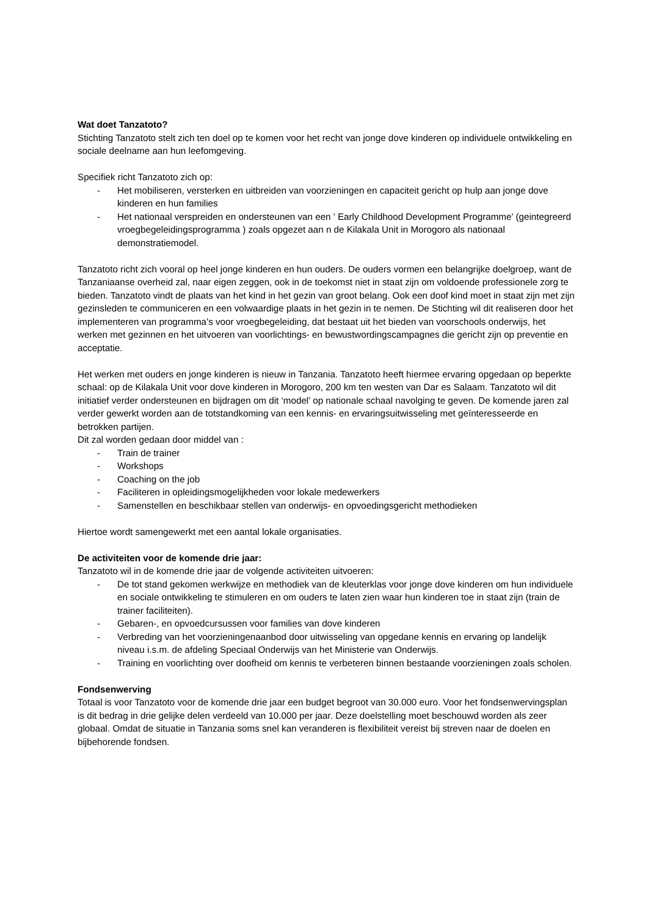Wat doet Tanzatoto?
Stichting Tanzatoto stelt zich ten doel op te komen voor het recht van jonge dove kinderen op individuele ontwikkeling en sociale deelname aan hun leefomgeving.
Specifiek richt Tanzatoto zich op:
- Het mobiliseren, versterken en uitbreiden van voorzieningen en capaciteit gericht op hulp aan jonge dove kinderen en hun families
- Het nationaal verspreiden en ondersteunen van een ' Early Childhood Development Programme' (geintegreerd vroegbegeleidingsprogramma ) zoals opgezet aan n de Kilakala Unit in Morogoro als nationaal demonstratiemodel.
Tanzatoto richt zich vooral op heel jonge kinderen en hun ouders. De ouders vormen een belangrijke doelgroep, want de Tanzaniaanse overheid zal, naar eigen zeggen, ook in de toekomst niet in staat zijn om voldoende professionele zorg te bieden. Tanzatoto vindt de plaats van het kind in het gezin van groot belang. Ook een doof kind moet in staat zijn met zijn gezinsleden te communiceren en een volwaardige plaats in het gezin in te nemen. De Stichting wil dit realiseren door het implementeren van programma’s voor vroegbegeleiding, dat bestaat uit het bieden van voorschools onderwijs, het werken met gezinnen en het uitvoeren van voorlichtings- en bewustwordingscampagnes die gericht zijn op preventie en acceptatie.
Het werken met ouders en jonge kinderen is nieuw in Tanzania. Tanzatoto heeft hiermee ervaring opgedaan op beperkte schaal: op de Kilakala Unit voor dove kinderen in Morogoro, 200 km ten westen van Dar es Salaam. Tanzatoto wil dit initiatief verder ondersteunen en bijdragen om dit ‘model’ op nationale schaal navolging te geven. De komende jaren zal verder gewerkt worden aan de totstandkoming van een kennis- en ervaringsuitwisseling met geïnteresseerde en betrokken partijen.
Dit zal worden gedaan door middel van :
- Train de trainer
- Workshops
- Coaching on the job
- Faciliteren in opleidingsmogelijkheden voor lokale medewerkers
- Samenstellen en beschikbaar stellen van onderwijs- en opvoedingsgericht methodieken
Hiertoe wordt samengewerkt met een aantal lokale organisaties.
De activiteiten voor de komende drie jaar:
Tanzatoto wil in de komende drie jaar de volgende activiteiten uitvoeren:
- De tot stand gekomen werkwijze en methodiek van de kleuterklas voor jonge dove kinderen om hun individuele en sociale ontwikkeling te stimuleren en om ouders te laten zien waar hun kinderen toe in staat zijn (train de trainer faciliteiten).
- Gebaren-, en opvoedcursussen voor families van dove kinderen
- Verbreding van het voorzieningenaanbod door uitwisseling van opgedane kennis en ervaring op landelijk niveau i.s.m. de afdeling Speciaal Onderwijs van het Ministerie van Onderwijs.
- Training en voorlichting over doofheid om kennis te verbeteren binnen bestaande voorzieningen zoals scholen.
Fondsenwerving
Totaal is voor Tanzatoto voor de komende drie jaar een budget begroot van 30.000 euro. Voor het fondsenwervingsplan is dit bedrag in drie gelijke delen verdeeld van 10.000 per jaar. Deze doelstelling moet beschouwd worden als zeer globaal. Omdat de situatie in Tanzania soms snel kan veranderen is flexibiliteit vereist bij streven naar de doelen en bijbehorende fondsen.